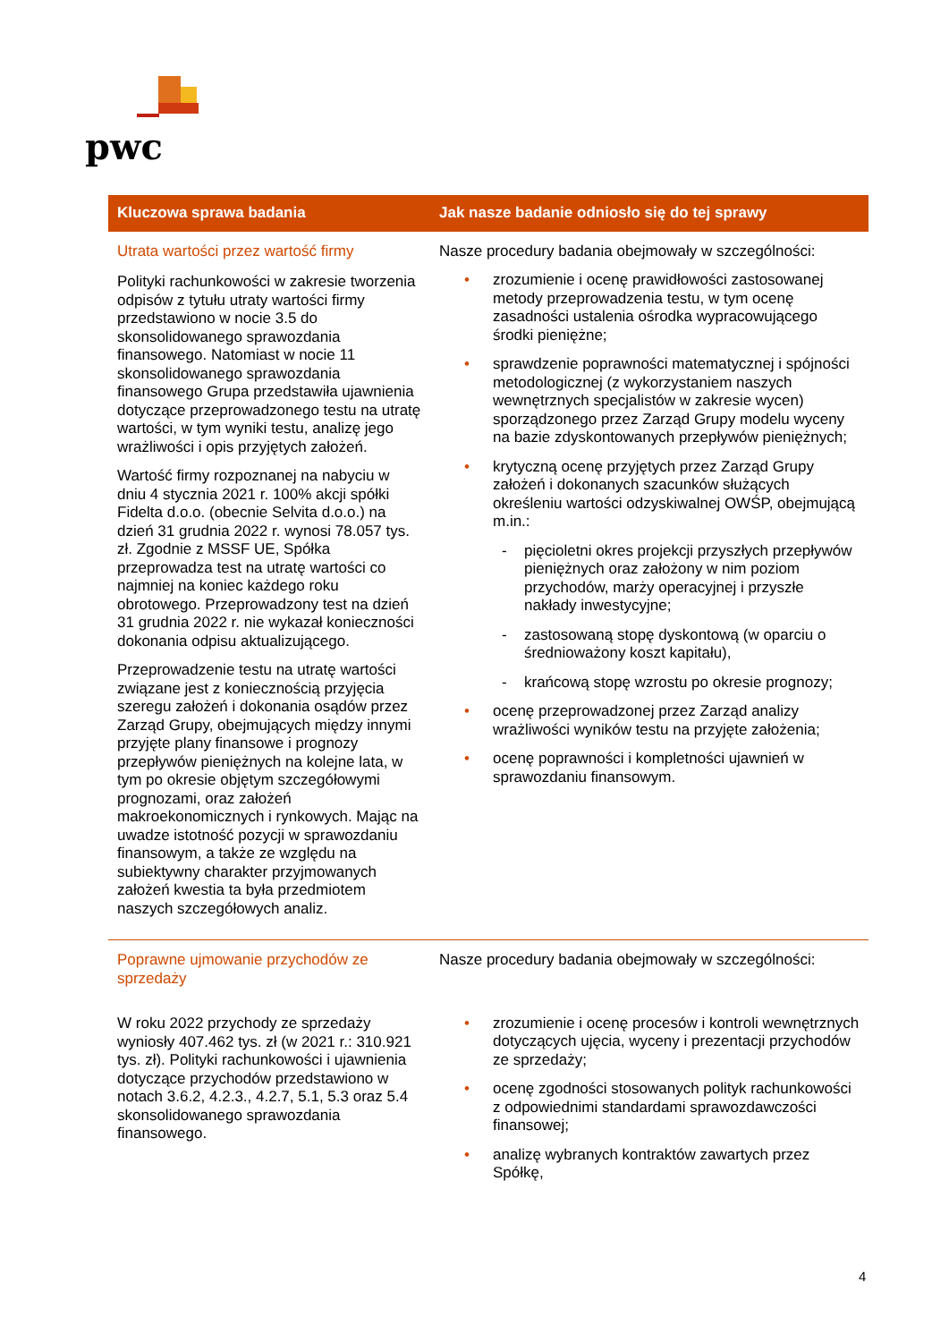pwc
| Kluczowa sprawa badania | Jak nasze badanie odniosło się do tej sprawy |
| --- | --- |
| Utrata wartości przez wartość firmy Polityki rachunkowości w zakresie tworzenia odpisów z tytułu utraty wartości firmy przedstawiono w nocie 3.5 do skonsolidowanego sprawozdania finansowego. Natomiast w nocie 11 skonsolidowanego sprawozdania finansowego Grupa przedstawiła ujawnienia dotyczące przeprowadzonego testu na utratę wartości, w tym wyniki testu, analizę jego wrażliwości i opis przyjętych założeń. Wartość firmy rozpoznanej na nabyciu w dniu 4 stycznia 2021 r. 100% akcji spółki Fidelta d.o.o. (obecnie Selvita d.o.o.) na dzień 31 grudnia 2022 r. wynosi 78.057 tys. zł. Zgodnie z MSSF UE, Spółka przeprowadza test na utratę wartości co najmniej na koniec każdego roku obrotowego. Przeprowadzony test na dzień 31 grudnia 2022 r. nie wykazał konieczności dokonania odpisu aktualizującego. Przeprowadzenie testu na utratę wartości związane jest z koniecznością przyjęcia szeregu założeń i dokonania osądów przez Zarząd Grupy, obejmujących między innymi przyjęte plany finansowe i prognozy przepływów pieniężnych na kolejne lata, w tym po okresie objętym szczegółowymi prognozami, oraz założeń makroekonomicznych i rynkowych. Mając na uwadze istotność pozycji w sprawozdaniu finansowym, a także ze względu na subiektywny charakter przyjmowanych założeń kwestia ta była przedmiotem naszych szczegółowych analiz. | Nasze procedury badania obejmowały w szczególności: • zrozumienie i ocenę prawidłowości zastosowanej metody przeprowadzenia testu, w tym ocenę zasadności ustalenia ośrodka wypracowującego środki pieniężne; • sprawdzenie poprawności matematycznej i spójności metodologicznej (z wykorzystaniem naszych wewnętrznych specjalistów w zakresie wycen) sporządzonego przez Zarząd Grupy modelu wyceny na bazie zdyskontowanych przepływów pieniężnych; • krytyczną ocenę przyjętych przez Zarząd Grupy założeń i dokonanych szacunków służących określeniu wartości odzyskiwalnej OWŚP, obejmującą m.in.: - pięcioletni okres projekcji przyszłych przepływów pieniężnych oraz założony w nim poziom przychodów, marży operacyjnej i przyszłe nakłady inwestycyjne; - zastosowaną stopę dyskontową (w oparciu o średnioważony koszt kapitału), - krańcową stopę wzrostu po okresie prognozy; • ocenę przeprowadzonej przez Zarząd analizy wrażliwości wyników testu na przyjęte założenia; • ocenę poprawności i kompletności ujawnień w sprawozdaniu finansowym. |
| Poprawne ujmowanie przychodów ze sprzedaży W roku 2022 przychody ze sprzedaży wyniosły 407.462 tys. zł (w 2021 r.: 310.921 tys. zł). Polityki rachunkowości i ujawnienia dotyczące przychodów przedstawiono w notach 3.6.2, 4.2.3., 4.2.7, 5.1, 5.3 oraz 5.4 skonsolidowanego sprawozdania finansowego. | Nasze procedury badania obejmowały w szczególności: • zrozumienie i ocenę procesów i kontroli wewnętrznych dotyczących ujęcia, wyceny i prezentacji przychodów ze sprzedaży; • ocenę zgodności stosowanych polityk rachunkowości z odpowiednimi standardami sprawozdawczości finansowej; • analizę wybranych kontraktów zawartych przez Spółkę, |
4